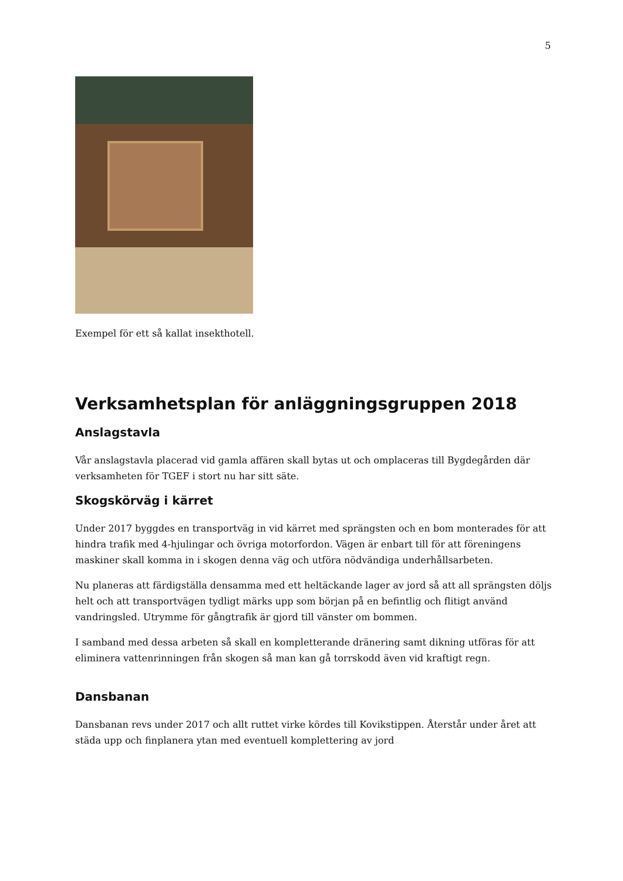5
Exempel för ett så kallat insekthotell.
Verksamhetsplan för anläggningsgruppen 2018
Anslagstavla
Vår anslagstavla placerad vid gamla affären skall bytas ut och omplaceras till Bygdegården där verksamheten för TGEF i stort nu har sitt säte.
Skogskörväg i kärret
Under 2017 byggdes en transportväg in vid kärret med sprängsten och en bom monterades för att hindra trafik med 4-hjulingar och övriga motorfordon. Vägen är enbart till för att föreningens maskiner skall komma in i skogen denna väg och utföra nödvändiga underhållsarbeten.
Nu planeras att färdigställa densamma med ett heltäckande lager av jord så att all sprängsten döljs helt och att transportvägen tydligt märks upp som början på en befintlig och flitigt använd vandringsled. Utrymme för gångtrafik är gjord till vänster om bommen.
I samband med dessa arbeten så skall en kompletterande dränering samt dikning utföras för att eliminera vattenrinningen från skogen så man kan gå torrskodd även vid kraftigt regn.
Dansbanan
Dansbanan revs under 2017 och allt ruttet virke kördes till Kovikstippen. Återstår under året att städa upp och finplanera ytan med eventuell komplettering av jord